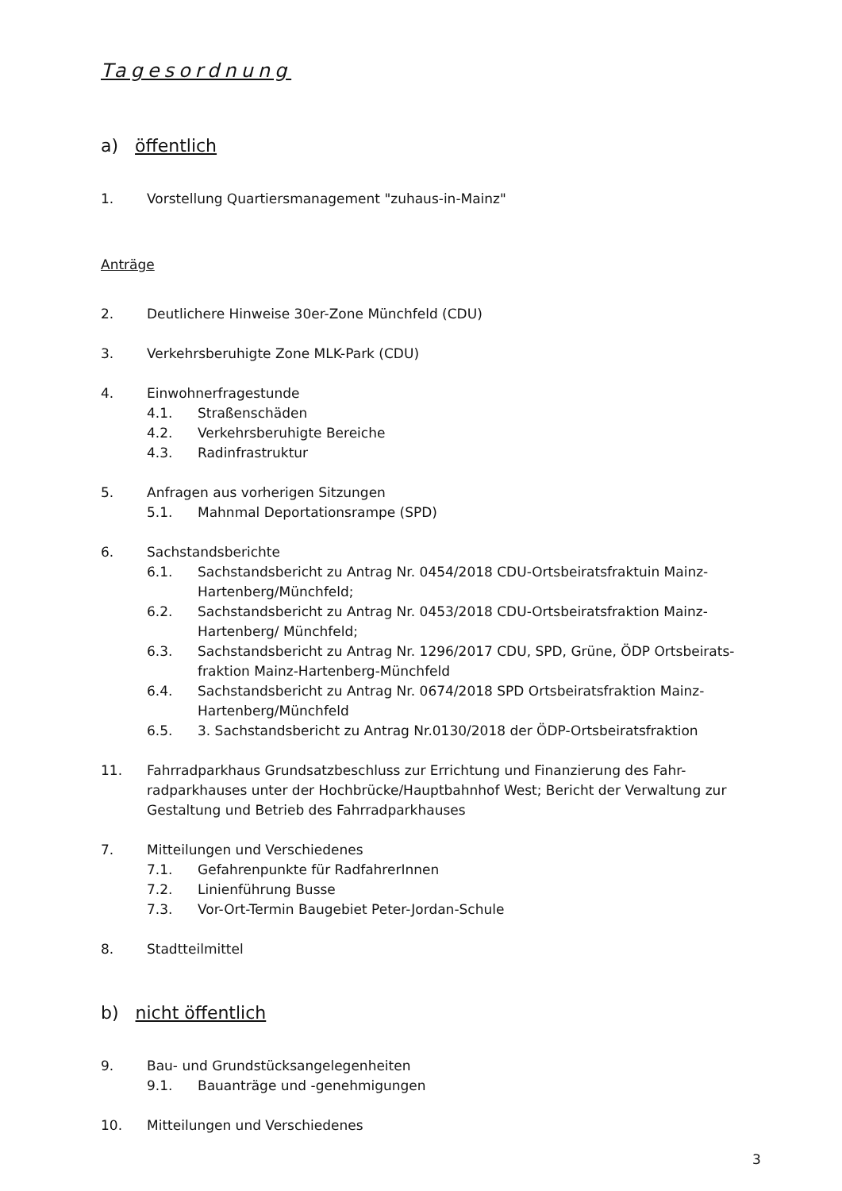Tagesordnung
a) öffentlich
1. Vorstellung Quartiersmanagement "zuhaus-in-Mainz"
Anträge
2. Deutlichere Hinweise 30er-Zone Münchfeld (CDU)
3. Verkehrsberuhigte Zone MLK-Park (CDU)
4. Einwohnerfragestunde
4.1. Straßenschäden
4.2. Verkehrsberuhigte Bereiche
4.3. Radinfrastruktur
5. Anfragen aus vorherigen Sitzungen
5.1. Mahnmal Deportationsrampe (SPD)
6. Sachstandsberichte
6.1. Sachstandsbericht zu Antrag Nr. 0454/2018 CDU-Ortsbeiratsfraktuin Mainz-Hartenberg/Münchfeld;
6.2. Sachstandsbericht zu Antrag Nr. 0453/2018 CDU-Ortsbeiratsfraktion Mainz-Hartenberg/ Münchfeld;
6.3. Sachstandsbericht zu Antrag Nr. 1296/2017 CDU, SPD, Grüne, ÖDP Ortsbeirats-fraktion Mainz-Hartenberg-Münchfeld
6.4. Sachstandsbericht zu Antrag Nr. 0674/2018 SPD Ortsbeiratsfraktion Mainz-Hartenberg/Münchfeld
6.5. 3. Sachstandsbericht zu Antrag Nr.0130/2018 der ÖDP-Ortsbeiratsfraktion
11. Fahrradparkhaus Grundsatzbeschluss zur Errichtung und Finanzierung des Fahr-radparkhauses unter der Hochbrücke/Hauptbahnhof West; Bericht der Verwaltung zur Gestaltung und Betrieb des Fahrradparkhauses
7. Mitteilungen und Verschiedenes
7.1. Gefahrenpunkte für RadfahrerInnen
7.2. Linienführung Busse
7.3. Vor-Ort-Termin Baugebiet Peter-Jordan-Schule
8. Stadtteilmittel
b) nicht öffentlich
9. Bau- und Grundstücksangelegenheiten
9.1. Bauanträge und -genehmigungen
10. Mitteilungen und Verschiedenes
3